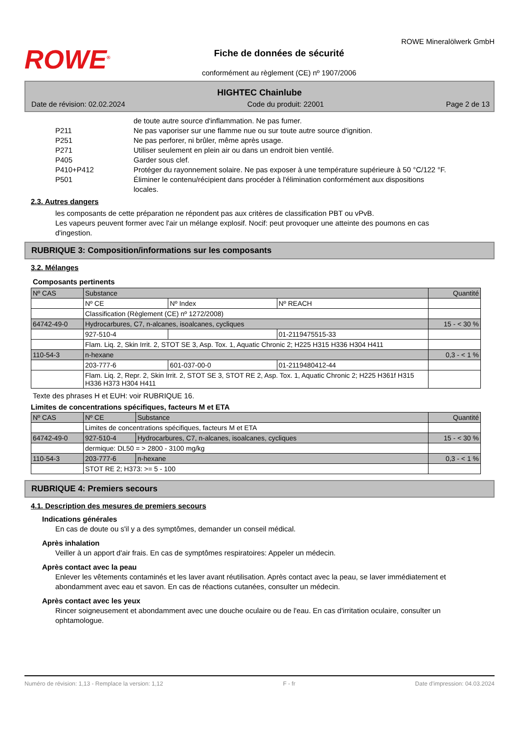ROWE<sup>®</sup>
Fiche de données de sécurité
conformément au règlement (CE) nº 1907/2006
ROWE Mineralölwerk GmbH
HIGHTEC Chainlube
Date de révision: 02.02.2024 Code du produit: 22001 Page 2 de 13
de toute autre source d'inflammation. Ne pas fumer.
P211 Ne pas vaporiser sur une flamme nue ou sur toute autre source d'ignition.
P251 Ne pas perforer, ni brûler, même après usage.
P271 Utiliser seulement en plein air ou dans un endroit bien ventilé.
P405 Garder sous clef.
P410+P412 Protéger du rayonnement solaire. Ne pas exposer à une température supérieure à 50 °C/122 °F.
P501 Éliminer le contenu/récipient dans procéder à l'élimination conformément aux dispositions locales.
2.3. Autres dangers
les composants de cette préparation ne répondent pas aux critères de classification PBT ou vPvB.
Les vapeurs peuvent former avec l'air un mélange explosif. Nocif: peut provoquer une atteinte des poumons en cas d'ingestion.
RUBRIQUE 3: Composition/informations sur les composants
3.2. Mélanges
Composants pertinents
| Nº CAS | Substance | | | Quantité |
| | Nº CE | Nº Index | Nº REACH | |
| | Classification (Règlement (CE) nº 1272/2008) | | | |
| 64742-49-0 | Hydrocarbures, C7, n-alcanes, isoalcanes, cycliques | | | 15 - < 30 % |
| | 927-510-4 | | 01-2119475515-33 | |
| | Flam. Liq. 2, Skin Irrit. 2, STOT SE 3, Asp. Tox. 1, Aquatic Chronic 2; H225 H315 H336 H304 H411 | | | |
| 110-54-3 | n-hexane | | | 0,3 - < 1 % |
| | 203-777-6 | 601-037-00-0 | 01-2119480412-44 | |
| | Flam. Liq. 2, Repr. 2, Skin Irrit. 2, STOT SE 3, STOT RE 2, Asp. Tox. 1, Aquatic Chronic 2; H225 H361f H315 H336 H373 H304 H411 | | | |
Texte des phrases H et EUH: voir RUBRIQUE 16.
Limites de concentrations spécifiques, facteurs M et ETA
| Nº CAS | Nº CE | Substance | Quantité |
| | Limites de concentrations spécifiques, facteurs M et ETA | | |
| 64742-49-0 | 927-510-4 | Hydrocarbures, C7, n-alcanes, isoalcanes, cycliques | 15 - < 30 % |
| | dermique: DL50 = > 2800 - 3100 mg/kg | | |
| 110-54-3 | 203-777-6 | n-hexane | 0,3 - < 1 % |
| | STOT RE 2; H373: >= 5 - 100 | | |
RUBRIQUE 4: Premiers secours
4.1. Description des mesures de premiers secours
Indications générales
En cas de doute ou s'il y a des symptômes, demander un conseil médical.
Après inhalation
Veiller à un apport d'air frais. En cas de symptômes respiratoires: Appeler un médecin.
Après contact avec la peau
Enlever les vêtements contaminés et les laver avant réutilisation. Après contact avec la peau, se laver immédiatement et abondamment avec eau et savon. En cas de réactions cutanées, consulter un médecin.
Après contact avec les yeux
Rincer soigneusement et abondamment avec une douche oculaire ou de l'eau. En cas d'irritation oculaire, consulter un ophtamologue.
Numéro de révision: 1,13 - Remplace la version: 1,12 F - fr Date d'impression: 04.03.2024